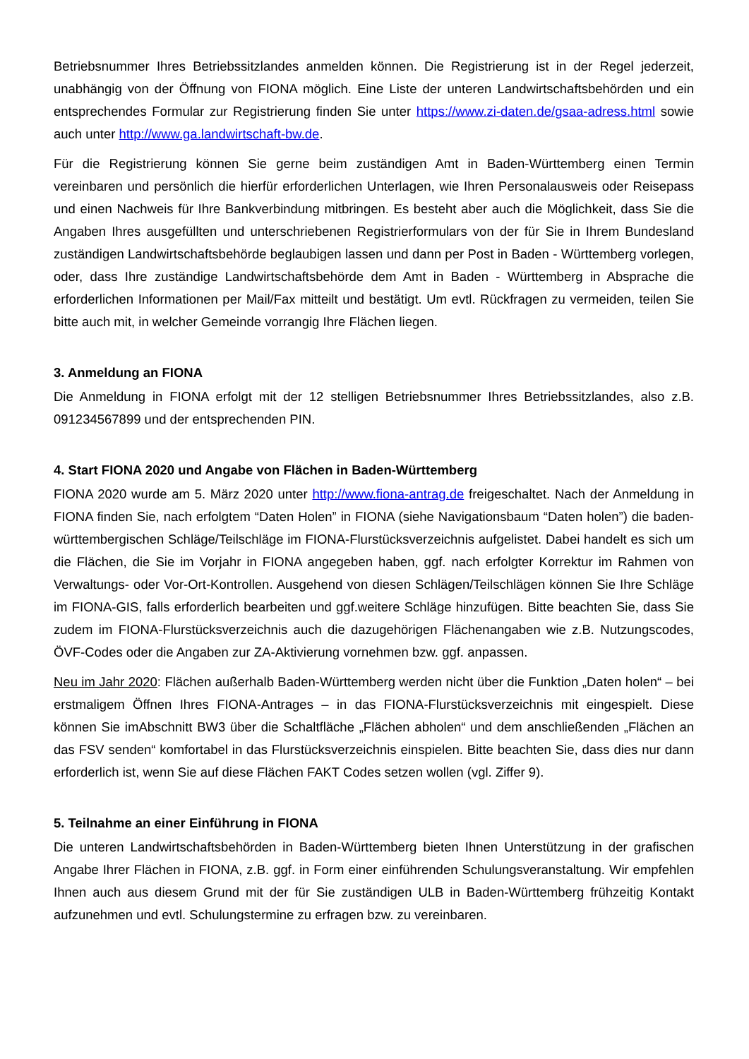Betriebsnummer Ihres Betriebssitzlandes anmelden können. Die Registrierung ist in der Regel jederzeit, unabhängig von der Öffnung von FIONA möglich. Eine Liste der unteren Landwirtschaftsbehörden und ein entsprechendes Formular zur Registrierung finden Sie unter https://www.zi-daten.de/gsaa-adress.html sowie auch unter http://www.ga.landwirtschaft-bw.de.
Für die Registrierung können Sie gerne beim zuständigen Amt in Baden-Württemberg einen Termin vereinbaren und persönlich die hierfür erforderlichen Unterlagen, wie Ihren Personalausweis oder Reisepass und einen Nachweis für Ihre Bankverbindung mitbringen. Es besteht aber auch die Möglichkeit, dass Sie die Angaben Ihres ausgefüllten und unterschriebenen Registrierformulars von der für Sie in Ihrem Bundesland zuständigen Landwirtschaftsbehörde beglaubigen lassen und dann per Post in Baden - Württemberg vorlegen, oder, dass Ihre zuständige Landwirtschaftsbehörde dem Amt in Baden - Württemberg in Absprache die erforderlichen Informationen per Mail/Fax mitteilt und bestätigt. Um evtl. Rückfragen zu vermeiden, teilen Sie bitte auch mit, in welcher Gemeinde vorrangig Ihre Flächen liegen.
3. Anmeldung an FIONA
Die Anmeldung in FIONA erfolgt mit der 12 stelligen Betriebsnummer Ihres Betriebssitzlandes, also z.B. 091234567899 und der entsprechenden PIN.
4. Start FIONA 2020 und Angabe von Flächen in Baden-Württemberg
FIONA 2020 wurde am 5. März 2020 unter http://www.fiona-antrag.de freigeschaltet. Nach der Anmeldung in FIONA finden Sie, nach erfolgtem “Daten Holen” in FIONA (siehe Navigationsbaum “Daten holen”) die baden-württembergischen Schläge/Teilschläge im FIONA-Flurstücksverzeichnis aufgelistet. Dabei handelt es sich um die Flächen, die Sie im Vorjahr in FIONA angegeben haben, ggf. nach erfolgter Korrektur im Rahmen von Verwaltungs- oder Vor-Ort-Kontrollen. Ausgehend von diesen Schlägen/Teilschlägen können Sie Ihre Schläge im FIONA-GIS, falls erforderlich bearbeiten und ggf.weitere Schläge hinzufügen. Bitte beachten Sie, dass Sie zudem im FIONA-Flurstücksverzeichnis auch die dazugehörigen Flächenangaben wie z.B. Nutzungscodes, ÖVF-Codes oder die Angaben zur ZA-Aktivierung vornehmen bzw. ggf. anpassen.
Neu im Jahr 2020: Flächen außerhalb Baden-Württemberg werden nicht über die Funktion „Daten holen“ – bei erstmaligem Öffnen Ihres FIONA-Antrages – in das FIONA-Flurstücksverzeichnis mit eingespielt. Diese können Sie imAbschnitt BW3 über die Schaltfläche „Flächen abholen“ und dem anschließenden „Flächen an das FSV senden“ komfortabel in das Flurstücksverzeichnis einspielen. Bitte beachten Sie, dass dies nur dann erforderlich ist, wenn Sie auf diese Flächen FAKT Codes setzen wollen (vgl. Ziffer 9).
5. Teilnahme an einer Einführung in FIONA
Die unteren Landwirtschaftsbehörden in Baden-Württemberg bieten Ihnen Unterstützung in der grafischen Angabe Ihrer Flächen in FIONA, z.B. ggf. in Form einer einführenden Schulungsveranstaltung. Wir empfehlen Ihnen auch aus diesem Grund mit der für Sie zuständigen ULB in Baden-Württemberg frühzeitig Kontakt aufzunehmen und evtl. Schulungstermine zu erfragen bzw. zu vereinbaren.